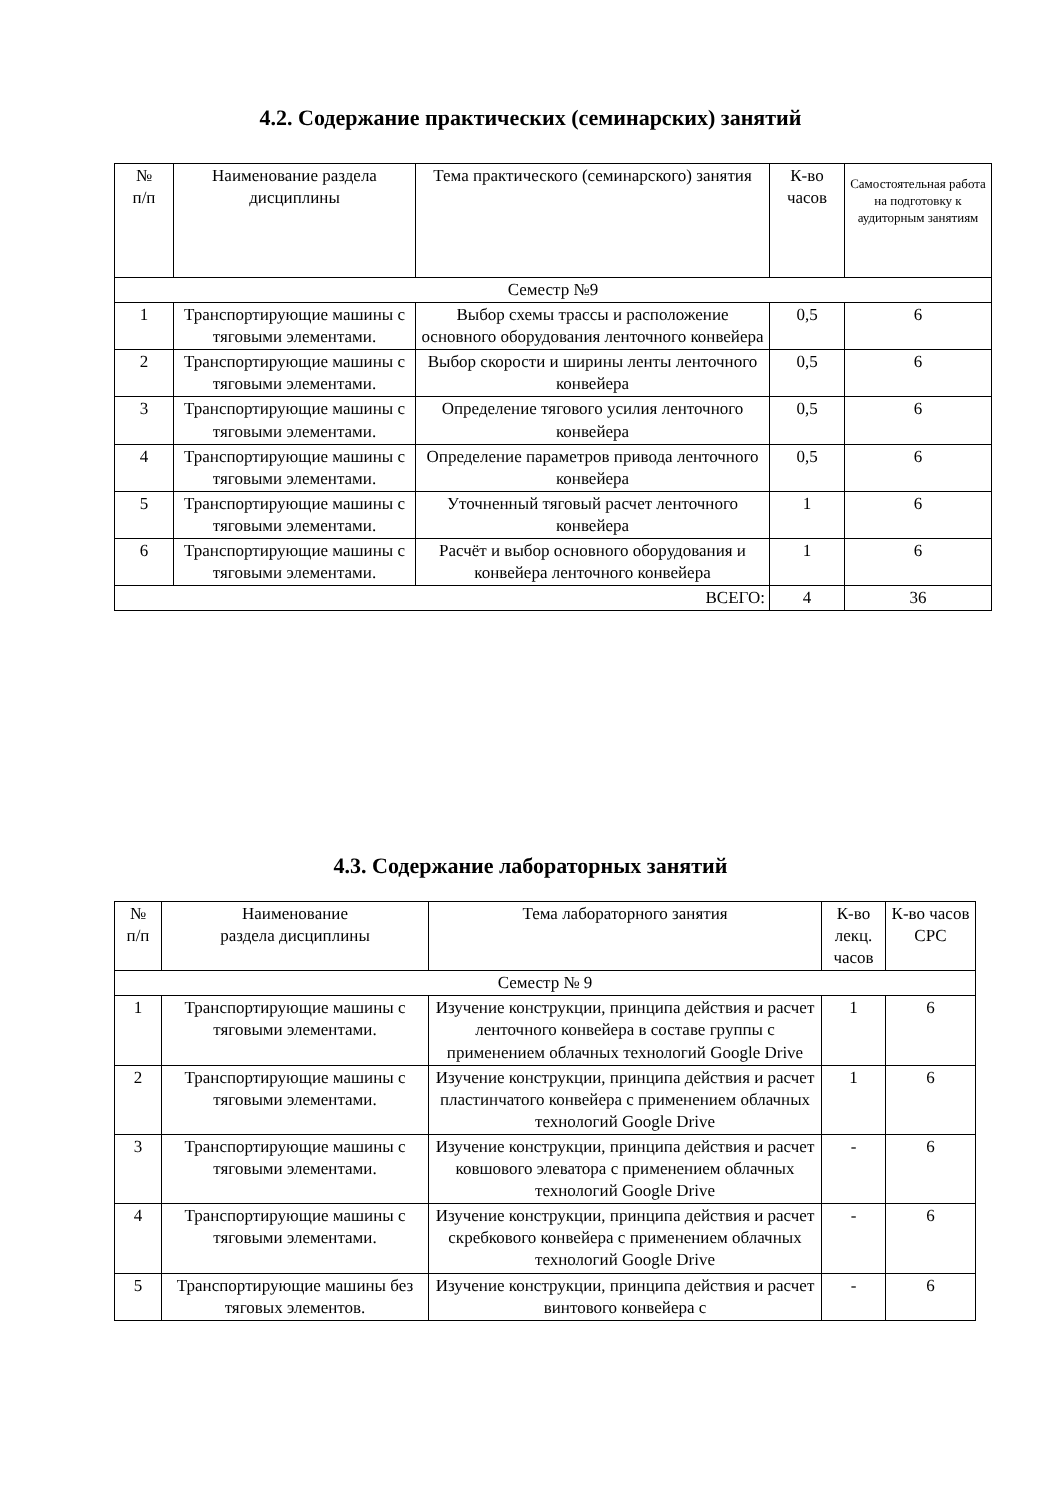4.2. Содержание практических (семинарских) занятий
| № п/п | Наименование раздела дисциплины | Тема практического (семинарского) занятия | К-во часов | Самостоятельная работа на подготовку к аудиторным занятиям |
| --- | --- | --- | --- | --- |
| Семестр №9 | | | | |
| 1 | Транспортирующие машины с тяговыми элементами. | Выбор схемы трассы и расположение основного оборудования ленточного конвейера | 0,5 | 6 |
| 2 | Транспортирующие машины с тяговыми элементами. | Выбор скорости и ширины ленты ленточного конвейера | 0,5 | 6 |
| 3 | Транспортирующие машины с тяговыми элементами. | Определение тягового усилия ленточного конвейера | 0,5 | 6 |
| 4 | Транспортирующие машины с тяговыми элементами. | Определение параметров привода ленточного конвейера | 0,5 | 6 |
| 5 | Транспортирующие машины с тяговыми элементами. | Уточненный тяговый расчет ленточного конвейера | 1 | 6 |
| 6 | Транспортирующие машины с тяговыми элементами. | Расчёт и выбор основного оборудования и конвейера ленточного конвейера | 1 | 6 |
| ВСЕГО: | | | 4 | 36 |
4.3. Содержание лабораторных занятий
| № п/п | Наименование раздела дисциплины | Тема лабораторного занятия | К-во лекц. часов | К-во часов СРС |
| --- | --- | --- | --- | --- |
| Семестр № 9 | | | | |
| 1 | Транспортирующие машины с тяговыми элементами. | Изучение конструкции, принципа действия и расчет ленточного конвейера в составе группы с применением облачных технологий Google Drive | 1 | 6 |
| 2 | Транспортирующие машины с тяговыми элементами. | Изучение конструкции, принципа действия и расчет пластинчатого конвейера с применением облачных технологий Google Drive | 1 | 6 |
| 3 | Транспортирующие машины с тяговыми элементами. | Изучение конструкции, принципа действия и расчет ковшового элеватора с применением облачных технологий Google Drive | - | 6 |
| 4 | Транспортирующие машины с тяговыми элементами. | Изучение конструкции, принципа действия и расчет скребкового конвейера с применением облачных технологий Google Drive | - | 6 |
| 5 | Транспортирующие машины без тяговых элементов. | Изучение конструкции, принципа действия и расчет винтового конвейера с | - | 6 |